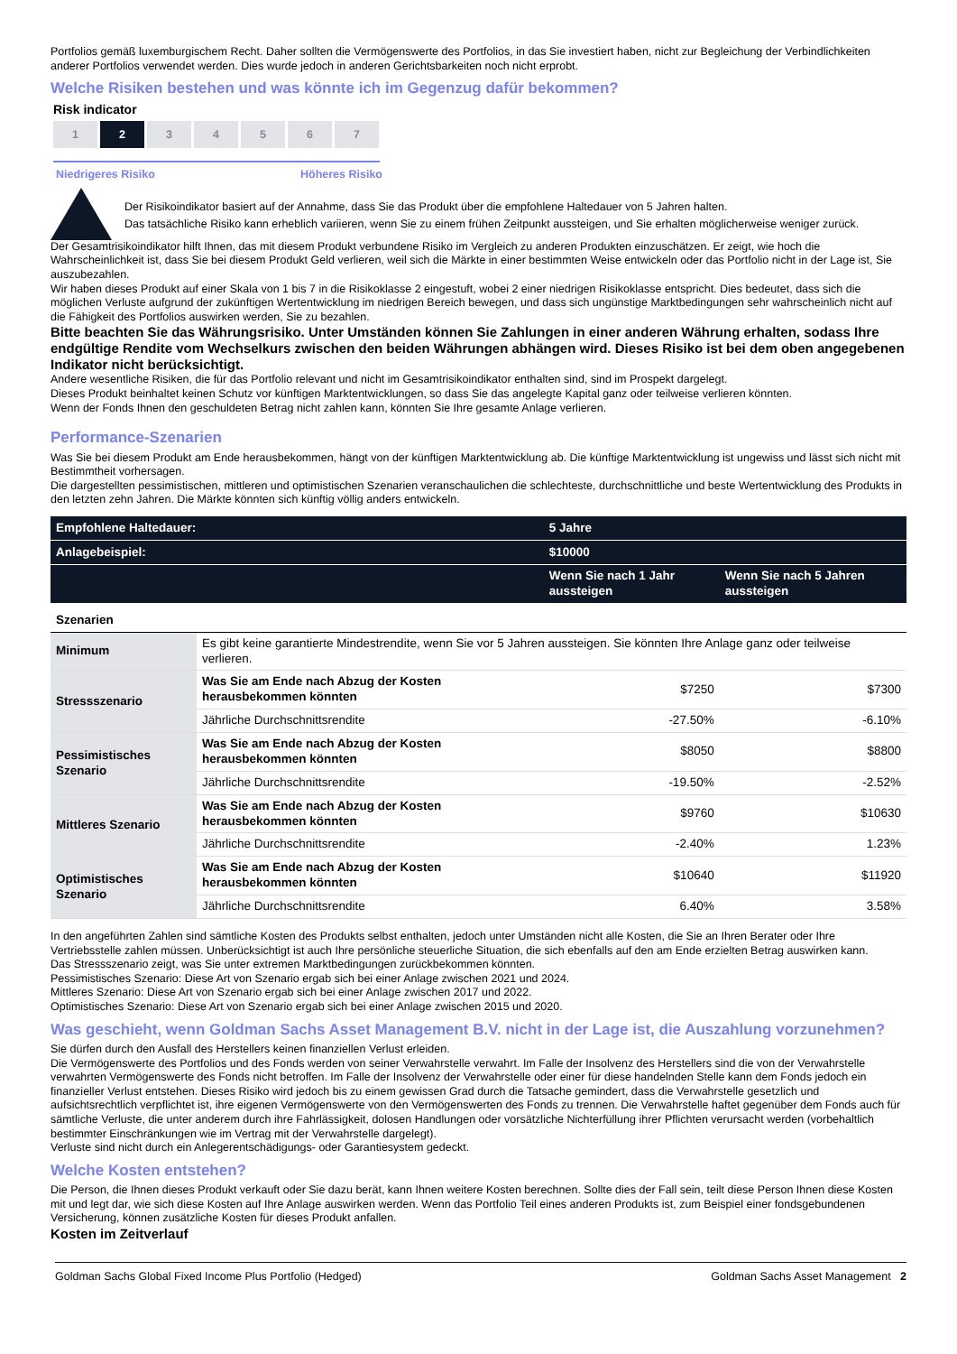Portfolios gemäß luxemburgischem Recht. Daher sollten die Vermögenswerte des Portfolios, in das Sie investiert haben, nicht zur Begleichung der Verbindlichkeiten anderer Portfolios verwendet werden. Dies wurde jedoch in anderen Gerichtsbarkeiten noch nicht erprobt.
Welche Risiken bestehen und was könnte ich im Gegenzug dafür bekommen?
Risk indicator
1 2 3 4 5 6 7
Niedrigeres Risiko Höheres Risiko
Der Risikoindikator basiert auf der Annahme, dass Sie das Produkt über die empfohlene Haltedauer von 5 Jahren halten.
Das tatsächliche Risiko kann erheblich variieren, wenn Sie zu einem frühen Zeitpunkt aussteigen, und Sie erhalten möglicherweise weniger zurück.
Der Gesamtrisikoindikator hilft Ihnen, das mit diesem Produkt verbundene Risiko im Vergleich zu anderen Produkten einzuschätzen. Er zeigt, wie hoch die Wahrscheinlichkeit ist, dass Sie bei diesem Produkt Geld verlieren, weil sich die Märkte in einer bestimmten Weise entwickeln oder das Portfolio nicht in der Lage ist, Sie auszubezahlen.
Wir haben dieses Produkt auf einer Skala von 1 bis 7 in die Risikoklasse 2 eingestuft, wobei 2 einer niedrigen Risikoklasse entspricht. Dies bedeutet, dass sich die möglichen Verluste aufgrund der zukünftigen Wertentwicklung im niedrigen Bereich bewegen, und dass sich ungünstige Marktbedingungen sehr wahrscheinlich nicht auf die Fähigkeit des Portfolios auswirken werden, Sie zu bezahlen.
Bitte beachten Sie das Währungsrisiko. Unter Umständen können Sie Zahlungen in einer anderen Währung erhalten, sodass Ihre endgültige Rendite vom Wechselkurs zwischen den beiden Währungen abhängen wird. Dieses Risiko ist bei dem oben angegebenen Indikator nicht berücksichtigt.
Andere wesentliche Risiken, die für das Portfolio relevant und nicht im Gesamtrisikoindikator enthalten sind, sind im Prospekt dargelegt.
Dieses Produkt beinhaltet keinen Schutz vor künftigen Marktentwicklungen, so dass Sie das angelegte Kapital ganz oder teilweise verlieren könnten.
Wenn der Fonds Ihnen den geschuldeten Betrag nicht zahlen kann, könnten Sie Ihre gesamte Anlage verlieren.
Performance-Szenarien
Was Sie bei diesem Produkt am Ende herausbekommen, hängt von der künftigen Marktentwicklung ab. Die künftige Marktentwicklung ist ungewiss und lässt sich nicht mit Bestimmtheit vorhersagen.
Die dargestellten pessimistischen, mittleren und optimistischen Szenarien veranschaulichen die schlechteste, durchschnittliche und beste Wertentwicklung des Produkts in den letzten zehn Jahren. Die Märkte könnten sich künftig völlig anders entwickeln.
| Empfohlene Haltedauer: | | 5 Jahre | |
| --- | --- | --- | --- |
| Anlagebeispiel: | | $10000 | |
| | | Wenn Sie nach 1 Jahr aussteigen | Wenn Sie nach 5 Jahren aussteigen |
| Szenarien | | | |
| Minimum | Es gibt keine garantierte Mindestrendite, wenn Sie vor 5 Jahren aussteigen. Sie könnten Ihre Anlage ganz oder teilweise verlieren. | | |
| Stressszenario | Was Sie am Ende nach Abzug der Kosten herausbekommen könnten | $7250 | $7300 |
| | Jährliche Durchschnittsrendite | -27.50% | -6.10% |
| Pessimistisches Szenario | Was Sie am Ende nach Abzug der Kosten herausbekommen könnten | $8050 | $8800 |
| | Jährliche Durchschnittsrendite | -19.50% | -2.52% |
| Mittleres Szenario | Was Sie am Ende nach Abzug der Kosten herausbekommen könnten | $9760 | $10630 |
| | Jährliche Durchschnittsrendite | -2.40% | 1.23% |
| Optimistisches Szenario | Was Sie am Ende nach Abzug der Kosten herausbekommen könnten | $10640 | $11920 |
| | Jährliche Durchschnittsrendite | 6.40% | 3.58% |
In den angeführten Zahlen sind sämtliche Kosten des Produkts selbst enthalten, jedoch unter Umständen nicht alle Kosten, die Sie an Ihren Berater oder Ihre Vertriebsstelle zahlen müssen. Unberücksichtigt ist auch Ihre persönliche steuerliche Situation, die sich ebenfalls auf den am Ende erzielten Betrag auswirken kann.
Das Stressszenario zeigt, was Sie unter extremen Marktbedingungen zurückbekommen könnten.
Pessimistisches Szenario: Diese Art von Szenario ergab sich bei einer Anlage zwischen 2021 und 2024.
Mittleres Szenario: Diese Art von Szenario ergab sich bei einer Anlage zwischen 2017 und 2022.
Optimistisches Szenario: Diese Art von Szenario ergab sich bei einer Anlage zwischen 2015 und 2020.
Was geschieht, wenn Goldman Sachs Asset Management B.V. nicht in der Lage ist, die Auszahlung vorzunehmen?
Sie dürfen durch den Ausfall des Herstellers keinen finanziellen Verlust erleiden.
Die Vermögenswerte des Portfolios und des Fonds werden von seiner Verwahrstelle verwahrt. Im Falle der Insolvenz des Herstellers sind die von der Verwahrstelle verwahrten Vermögenswerte des Fonds nicht betroffen. Im Falle der Insolvenz der Verwahrstelle oder einer für diese handelnden Stelle kann dem Fonds jedoch ein finanzieller Verlust entstehen. Dieses Risiko wird jedoch bis zu einem gewissen Grad durch die Tatsache gemindert, dass die Verwahrstelle gesetzlich und aufsichtsrechtlich verpflichtet ist, ihre eigenen Vermögenswerte von den Vermögenswerten des Fonds zu trennen. Die Verwahrstelle haftet gegenüber dem Fonds auch für sämtliche Verluste, die unter anderem durch ihre Fahrlässigkeit, dolosen Handlungen oder vorsätzliche Nichterfüllung ihrer Pflichten verursacht werden (vorbehaltlich bestimmter Einschränkungen wie im Vertrag mit der Verwahrstelle dargelegt).
Verluste sind nicht durch ein Anlegerentschädigungs- oder Garantiesystem gedeckt.
Welche Kosten entstehen?
Die Person, die Ihnen dieses Produkt verkauft oder Sie dazu berät, kann Ihnen weitere Kosten berechnen. Sollte dies der Fall sein, teilt diese Person Ihnen diese Kosten mit und legt dar, wie sich diese Kosten auf Ihre Anlage auswirken werden. Wenn das Portfolio Teil eines anderen Produkts ist, zum Beispiel einer fondsgebundenen Versicherung, können zusätzliche Kosten für dieses Produkt anfallen.
Kosten im Zeitverlauf
Goldman Sachs Global Fixed Income Plus Portfolio (Hedged) Goldman Sachs Asset Management 2